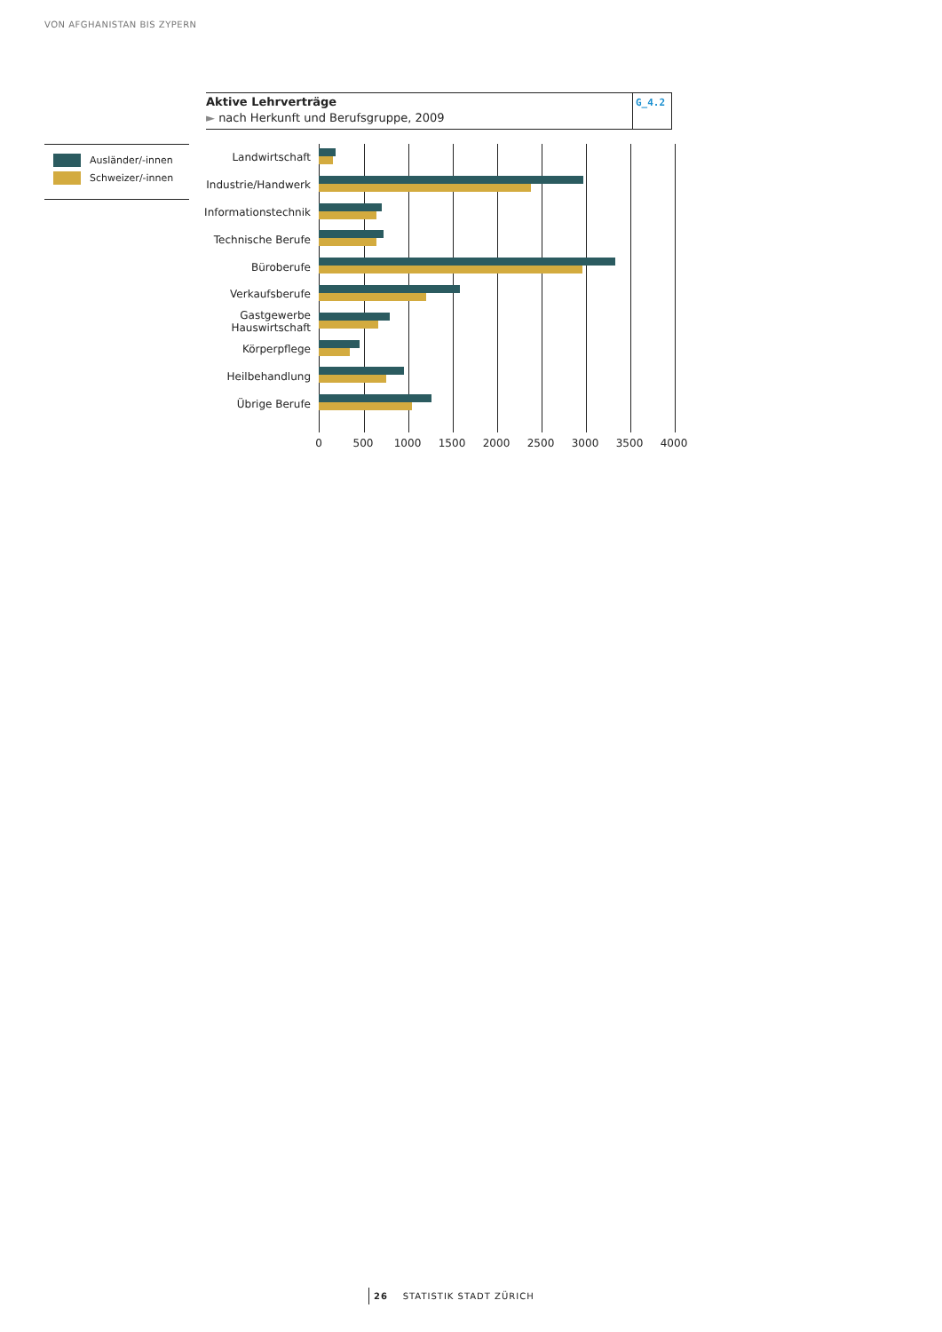VON AFGHANISTAN BIS ZYPERN
Aktive Lehrverträge
► nach Herkunft und Berufsgruppe, 2009
G_4.2
Ausländer/-innen
Schweizer/-innen
Landwirtschaft
Industrie/Handwerk
Informationstechnik
Technische Berufe
Büroberufe
Verkaufsberufe
Gastgewerbe
Hauswirtschaft
Körperpflege
Heilbehandlung
Übrige Berufe
0 500 1000 1500 2000 2500 3000 3500 4000
26 STATISTIK STADT ZÜRICH